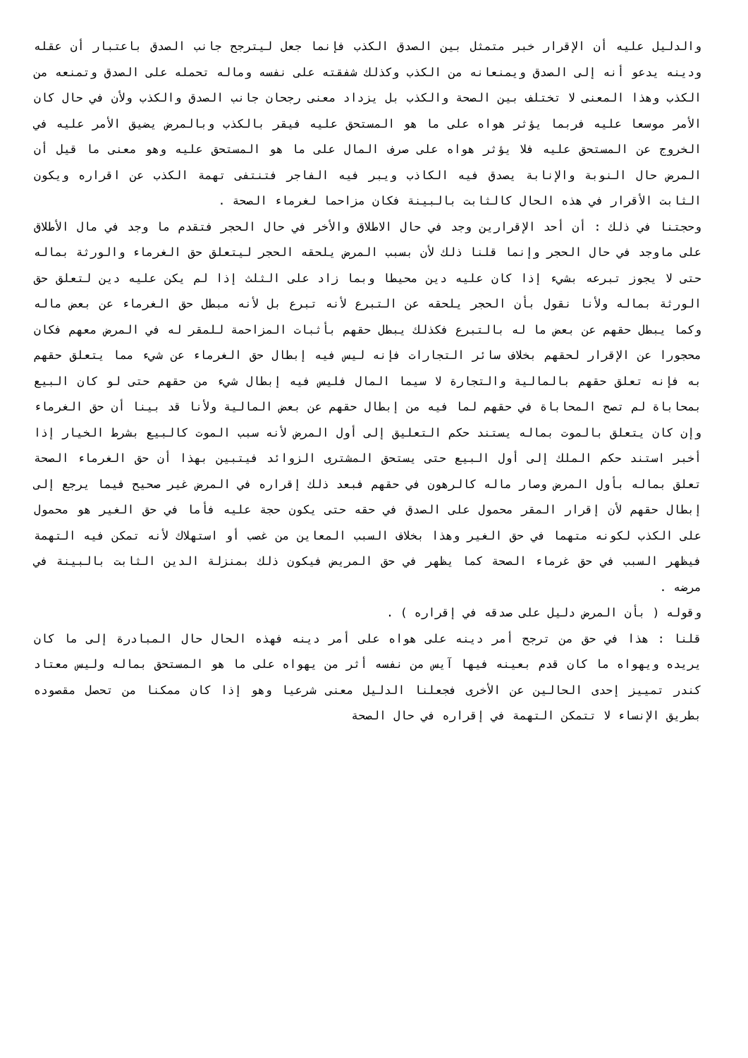والدليل عليه أن الإقرار خبر متمثل بين الصدق الكذب فإنما جعل ليترجح جانب الصدق باعتبار أن عقله ودينه يدعو أنه إلى الصدق ويمنعانه من الكذب وكذلك شفقته على نفسه وماله تحمله على الصدق وتمنعه من الكذب وهذا المعنى لا تختلف بين الصحة والكذب بل يزداد معنى رجحان جانب الصدق والكذب ولأن في حال كان الأمر موسعا عليه فربما يؤثر هواه على ما هو المستحق عليه فيقر بالكذب وبالمرض يضيق الأمر عليه في الخروج عن المستحق عليه فلا يؤثر هواه على صرف المال على ما هو المستحق عليه وهو معنى ما قيل أن المرض حال النوبة والإنابة يصدق فيه الكاذب ويبر فيه الفاجر فتنتفى تهمة الكذب عن اقراره ويكون الثابت الأقرار في هذه الحال كالثابت بالبينة فكان مزاحما لغرماء الصحة .
وحجتنا في ذلك : أن أحد الإقرارين وجد في حال الاطلاق والأخر في حال الحجر فتقدم ما وجد في مال الأطلاق على ماوجد في حال الحجر وإنما قلنا ذلك لأن بسبب المرض يلحقه الحجر ليتعلق حق الغرماء والورثة بماله حتى لا يجوز تبرعه بشيء إذا كان عليه دين محيطا وبما زاد على الثلث إذا لم يكن عليه دين لتعلق حق الورثة بماله ولأنا نقول بأن الحجر يلحقه عن التبرع لأنه تبرع بل لأنه مبطل حق الغرماء عن بعض ماله وكما يبطل حقهم عن بعض ما له بالتبرع فكذلك يبطل حقهم بأثبات المزاحمة للمقر له في المرض معهم فكان محجورا عن الإقرار لحقهم بخلاف سائر التجارات فإنه ليس فيه إبطال حق الغرماء عن شيء مما يتعلق حقهم به فإنه تعلق حقهم بالمالية والتجارة لا سيما المال فليس فيه إبطال شيء من حقهم حتى لو كان البيع بمحاباة لم تصح المحاباة في حقهم لما فيه من إبطال حقهم عن بعض المالية ولأنا قد بينا أن حق الغرماء وإن كان يتعلق بالموت بماله يستند حكم التعليق إلى أول المرض لأنه سبب الموت كالبيع بشرط الخيار إذا أخبر استند حكم الملك إلى أول البيع حتى يستحق المشترى الزوائد فيتبين بهذا أن حق الغرماء الصحة تعلق بماله بأول المرض وصار ماله كالرهون في حقهم فبعد ذلك إقراره في المرض غير صحيح فيما يرجع إلى إبطال حقهم لأن إقرار المقر محمول على الصدق في حقه حتى يكون حجة عليه فأما في حق الغير هو محمول على الكذب لكونه متهما في حق الغير وهذا بخلاف السبب المعاين من غصب أو استهلاك لأنه تمكن فيه التهمة فيظهر السبب في حق غرماء الصحة كما يظهر في حق المريض فيكون ذلك بمنزلة الدين الثابت بالبينة في مرضه .
وقوله ( بأن المرض دليل على صدقه في إقراره ) .
قلنا : هذا في حق من ترجح أمر دينه على هواه على أمر دينه فهذه الحال حال المبادرة إلى ما كان يريده ويهواه ما كان قدم بعينه فيها آيس من نفسه أثر من يهواه على ما هو المستحق بماله وليس معتاد كندر تمييز إحدى الحالين عن الأخرى فجعلنا الدليل معنى شرعيا وهو إذا كان ممكنا من تحصل مقصوده بطريق الإنساء لا تتمكن التهمة في إقراره في حال الصحة